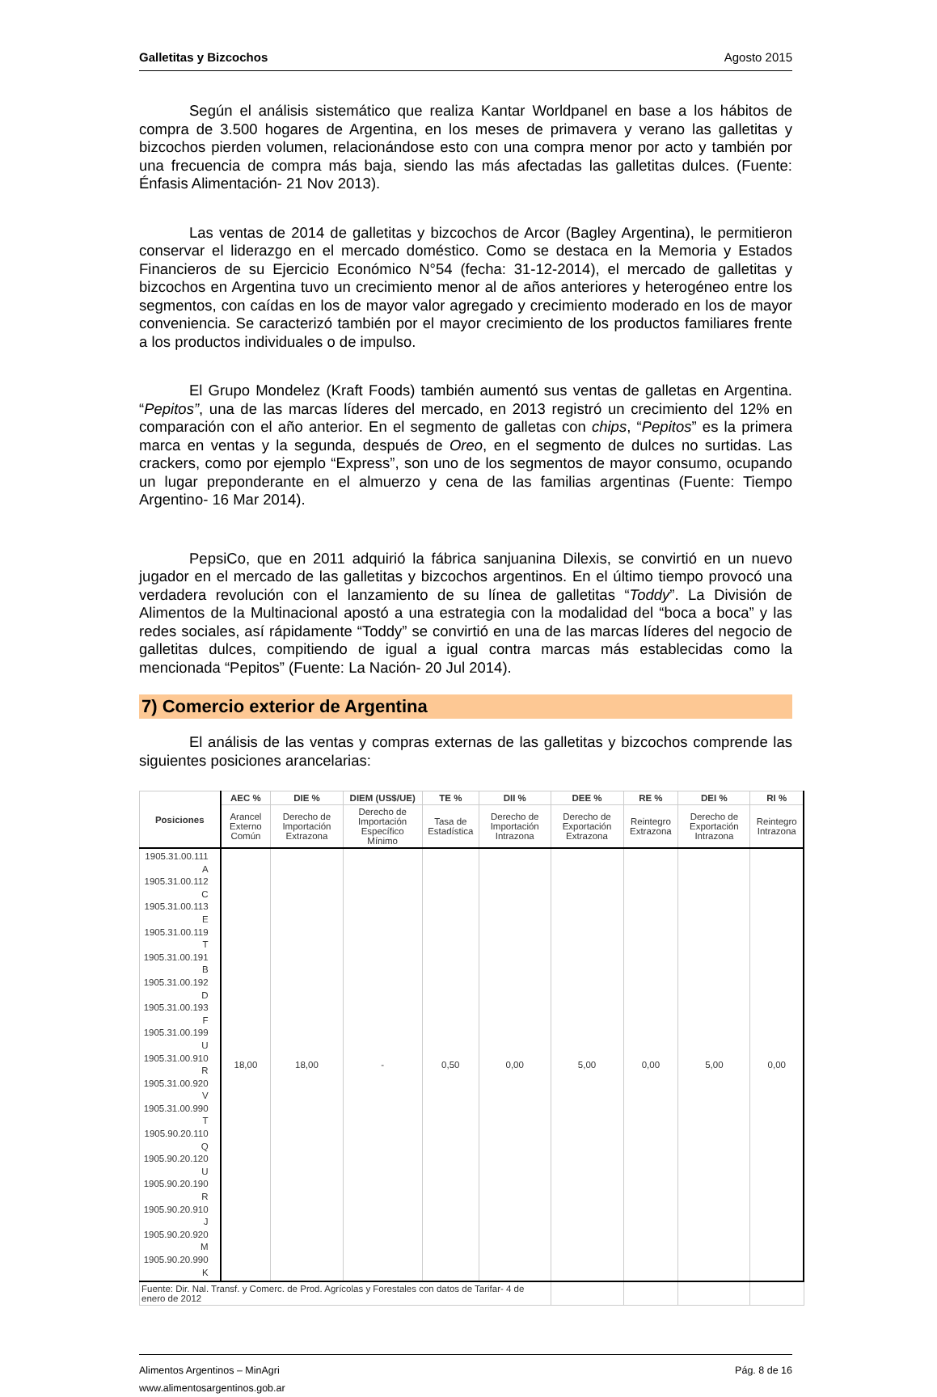Galletitas y Bizcochos Agosto 2015
Según el análisis sistemático que realiza Kantar Worldpanel en base a los hábitos de compra de 3.500 hogares de Argentina, en los meses de primavera y verano las galletitas y bizcochos pierden volumen, relacionándose esto con una compra menor por acto y también por una frecuencia de compra más baja, siendo las más afectadas las galletitas dulces. (Fuente: Énfasis Alimentación- 21 Nov 2013).
Las ventas de 2014 de galletitas y bizcochos de Arcor (Bagley Argentina), le permitieron conservar el liderazgo en el mercado doméstico. Como se destaca en la Memoria y Estados Financieros de su Ejercicio Económico N°54 (fecha: 31-12-2014), el mercado de galletitas y bizcochos en Argentina tuvo un crecimiento menor al de años anteriores y heterogéneo entre los segmentos, con caídas en los de mayor valor agregado y crecimiento moderado en los de mayor conveniencia. Se caracterizó también por el mayor crecimiento de los productos familiares frente a los productos individuales o de impulso.
El Grupo Mondelez (Kraft Foods) también aumentó sus ventas de galletas en Argentina. “Pepitos”, una de las marcas líderes del mercado, en 2013 registró un crecimiento del 12% en comparación con el año anterior. En el segmento de galletas con chips, “Pepitos” es la primera marca en ventas y la segunda, después de Oreo, en el segmento de dulces no surtidas. Las crackers, como por ejemplo “Express”, son uno de los segmentos de mayor consumo, ocupando un lugar preponderante en el almuerzo y cena de las familias argentinas (Fuente: Tiempo Argentino- 16 Mar 2014).
PepsiCo, que en 2011 adquirió la fábrica sanjuanina Dilexis, se convirtió en un nuevo jugador en el mercado de las galletitas y bizcochos argentinos. En el último tiempo provocó una verdadera revolución con el lanzamiento de su línea de galletitas “Toddy”. La División de Alimentos de la Multinacional apostó a una estrategia con la modalidad del “boca a boca” y las redes sociales, así rápidamente “Toddy” se convirtió en una de las marcas líderes del negocio de galletitas dulces, compitiendo de igual a igual contra marcas más establecidas como la mencionada “Pepitos” (Fuente: La Nación- 20 Jul 2014).
7) Comercio exterior de Argentina
El análisis de las ventas y compras externas de las galletitas y bizcochos comprende las siguientes posiciones arancelarias:
| Posiciones | AEC % | DIE % | DIEM (US$/UE) | TE % | DII % | DEE % | RE % | DEI % | RI % |
| --- | --- | --- | --- | --- | --- | --- | --- | --- | --- |
| | Arancel Externo Común | Derecho de Importación Extrazona | Derecho de Importación Específico Mínimo | Tasa de Estadística | Derecho de Importación Intrazona | Derecho de Exportación Extrazona | Reintegro Extrazona | Derecho de Exportación Intrazona | Reintegro Intrazona |
| 1905.31.00.111 A 1905.31.00.112 C 1905.31.00.113 E 1905.31.00.119 T 1905.31.00.191 B 1905.31.00.192 D 1905.31.00.193 F 1905.31.00.199 U 1905.31.00.910 R 1905.31.00.920 V 1905.31.00.990 T 1905.90.20.110 Q 1905.90.20.120 U 1905.90.20.190 R 1905.90.20.910 J 1905.90.20.920 M 1905.90.20.990 K | 18,00 | 18,00 | - | 0,50 | 0,00 | 5,00 | 0,00 | 5,00 | 0,00 |
| Fuente: Dir. Nal. Transf. y Comerc. de Prod. Agrícolas y Forestales con datos de Tarifar- 4 de enero de 2012 | | | | | | | | | |
Alimentos Argentinos – MinAgri Pág. 8 de 16
www.alimentosargentinos.gob.ar